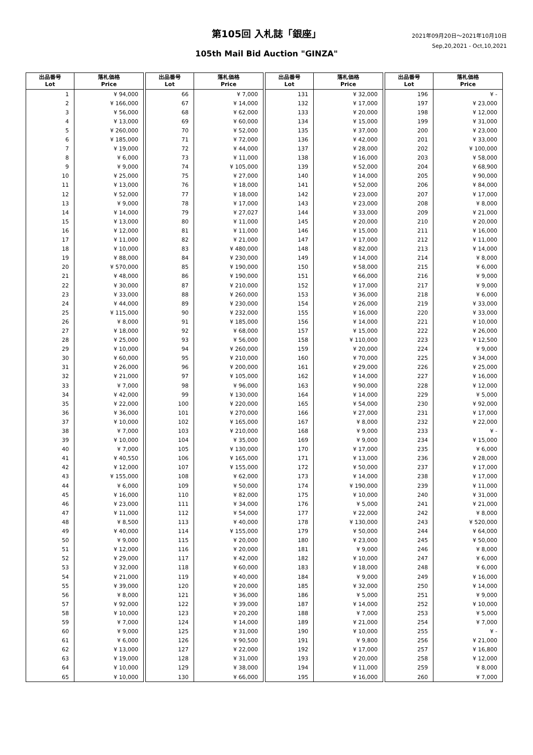第105回 入札誌「銀座」
105th Mail Bid Auction "GINZA"
2021年09月20日～2021年10月10日
Sep,20,2021 - Oct,10,2021
| 出品番号 Lot | 落札価格 Price |
| --- | --- |
| 1 | ¥ 94,000 |
| 2 | ¥ 166,000 |
| 3 | ¥ 56,000 |
| 4 | ¥ 13,000 |
| 5 | ¥ 260,000 |
| 6 | ¥ 185,000 |
| 7 | ¥ 19,000 |
| 8 | ¥ 6,000 |
| 9 | ¥ 9,000 |
| 10 | ¥ 25,000 |
| 11 | ¥ 13,000 |
| 12 | ¥ 52,000 |
| 13 | ¥ 9,000 |
| 14 | ¥ 14,000 |
| 15 | ¥ 13,000 |
| 16 | ¥ 12,000 |
| 17 | ¥ 11,000 |
| 18 | ¥ 10,000 |
| 19 | ¥ 88,000 |
| 20 | ¥ 570,000 |
| 21 | ¥ 48,000 |
| 22 | ¥ 30,000 |
| 23 | ¥ 33,000 |
| 24 | ¥ 44,000 |
| 25 | ¥ 115,000 |
| 26 | ¥ 8,000 |
| 27 | ¥ 18,000 |
| 28 | ¥ 25,000 |
| 29 | ¥ 10,000 |
| 30 | ¥ 60,000 |
| 31 | ¥ 26,000 |
| 32 | ¥ 21,000 |
| 33 | ¥ 7,000 |
| 34 | ¥ 42,000 |
| 35 | ¥ 22,000 |
| 36 | ¥ 36,000 |
| 37 | ¥ 10,000 |
| 38 | ¥ 7,000 |
| 39 | ¥ 10,000 |
| 40 | ¥ 7,000 |
| 41 | ¥ 40,550 |
| 42 | ¥ 12,000 |
| 43 | ¥ 155,000 |
| 44 | ¥ 6,000 |
| 45 | ¥ 16,000 |
| 46 | ¥ 23,000 |
| 47 | ¥ 11,000 |
| 48 | ¥ 8,500 |
| 49 | ¥ 40,000 |
| 50 | ¥ 9,000 |
| 51 | ¥ 12,000 |
| 52 | ¥ 29,000 |
| 53 | ¥ 32,000 |
| 54 | ¥ 21,000 |
| 55 | ¥ 39,000 |
| 56 | ¥ 8,000 |
| 57 | ¥ 92,000 |
| 58 | ¥ 10,000 |
| 59 | ¥ 7,000 |
| 60 | ¥ 9,000 |
| 61 | ¥ 6,000 |
| 62 | ¥ 13,000 |
| 63 | ¥ 19,000 |
| 64 | ¥ 10,000 |
| 65 | ¥ 10,000 |
| 出品番号 Lot | 落札価格 Price |
| --- | --- |
| 66 | ¥ 7,000 |
| 67 | ¥ 14,000 |
| 68 | ¥ 62,000 |
| 69 | ¥ 60,000 |
| 70 | ¥ 52,000 |
| 71 | ¥ 72,000 |
| 72 | ¥ 44,000 |
| 73 | ¥ 11,000 |
| 74 | ¥ 105,000 |
| 75 | ¥ 27,000 |
| 76 | ¥ 18,000 |
| 77 | ¥ 18,000 |
| 78 | ¥ 17,000 |
| 79 | ¥ 27,027 |
| 80 | ¥ 11,000 |
| 81 | ¥ 11,000 |
| 82 | ¥ 21,000 |
| 83 | ¥ 480,000 |
| 84 | ¥ 230,000 |
| 85 | ¥ 190,000 |
| 86 | ¥ 190,000 |
| 87 | ¥ 210,000 |
| 88 | ¥ 260,000 |
| 89 | ¥ 230,000 |
| 90 | ¥ 232,000 |
| 91 | ¥ 185,000 |
| 92 | ¥ 68,000 |
| 93 | ¥ 56,000 |
| 94 | ¥ 260,000 |
| 95 | ¥ 210,000 |
| 96 | ¥ 200,000 |
| 97 | ¥ 105,000 |
| 98 | ¥ 96,000 |
| 99 | ¥ 130,000 |
| 100 | ¥ 220,000 |
| 101 | ¥ 270,000 |
| 102 | ¥ 165,000 |
| 103 | ¥ 210,000 |
| 104 | ¥ 35,000 |
| 105 | ¥ 130,000 |
| 106 | ¥ 165,000 |
| 107 | ¥ 155,000 |
| 108 | ¥ 62,000 |
| 109 | ¥ 50,000 |
| 110 | ¥ 82,000 |
| 111 | ¥ 34,000 |
| 112 | ¥ 54,000 |
| 113 | ¥ 40,000 |
| 114 | ¥ 155,000 |
| 115 | ¥ 20,000 |
| 116 | ¥ 20,000 |
| 117 | ¥ 42,000 |
| 118 | ¥ 60,000 |
| 119 | ¥ 40,000 |
| 120 | ¥ 20,000 |
| 121 | ¥ 36,000 |
| 122 | ¥ 39,000 |
| 123 | ¥ 20,200 |
| 124 | ¥ 14,000 |
| 125 | ¥ 31,000 |
| 126 | ¥ 90,500 |
| 127 | ¥ 22,000 |
| 128 | ¥ 31,000 |
| 129 | ¥ 38,000 |
| 130 | ¥ 66,000 |
| 出品番号 Lot | 落札価格 Price |
| --- | --- |
| 131 | ¥ 32,000 |
| 132 | ¥ 17,000 |
| 133 | ¥ 20,000 |
| 134 | ¥ 15,000 |
| 135 | ¥ 37,000 |
| 136 | ¥ 42,000 |
| 137 | ¥ 28,000 |
| 138 | ¥ 16,000 |
| 139 | ¥ 52,000 |
| 140 | ¥ 14,000 |
| 141 | ¥ 52,000 |
| 142 | ¥ 23,000 |
| 143 | ¥ 23,000 |
| 144 | ¥ 33,000 |
| 145 | ¥ 20,000 |
| 146 | ¥ 15,000 |
| 147 | ¥ 17,000 |
| 148 | ¥ 82,000 |
| 149 | ¥ 14,000 |
| 150 | ¥ 58,000 |
| 151 | ¥ 66,000 |
| 152 | ¥ 17,000 |
| 153 | ¥ 36,000 |
| 154 | ¥ 26,000 |
| 155 | ¥ 16,000 |
| 156 | ¥ 14,000 |
| 157 | ¥ 15,000 |
| 158 | ¥ 110,000 |
| 159 | ¥ 20,000 |
| 160 | ¥ 70,000 |
| 161 | ¥ 29,000 |
| 162 | ¥ 14,000 |
| 163 | ¥ 90,000 |
| 164 | ¥ 14,000 |
| 165 | ¥ 54,000 |
| 166 | ¥ 27,000 |
| 167 | ¥ 8,000 |
| 168 | ¥ 9,000 |
| 169 | ¥ 9,000 |
| 170 | ¥ 17,000 |
| 171 | ¥ 13,000 |
| 172 | ¥ 50,000 |
| 173 | ¥ 14,000 |
| 174 | ¥ 190,000 |
| 175 | ¥ 10,000 |
| 176 | ¥ 5,000 |
| 177 | ¥ 22,000 |
| 178 | ¥ 130,000 |
| 179 | ¥ 50,000 |
| 180 | ¥ 23,000 |
| 181 | ¥ 9,000 |
| 182 | ¥ 10,000 |
| 183 | ¥ 18,000 |
| 184 | ¥ 9,000 |
| 185 | ¥ 32,000 |
| 186 | ¥ 5,000 |
| 187 | ¥ 14,000 |
| 188 | ¥ 7,000 |
| 189 | ¥ 21,000 |
| 190 | ¥ 10,000 |
| 191 | ¥ 9,800 |
| 192 | ¥ 17,000 |
| 193 | ¥ 20,000 |
| 194 | ¥ 11,000 |
| 195 | ¥ 16,000 |
| 出品番号 Lot | 落札価格 Price |
| --- | --- |
| 196 | ¥ - |
| 197 | ¥ 23,000 |
| 198 | ¥ 12,000 |
| 199 | ¥ 31,000 |
| 200 | ¥ 23,000 |
| 201 | ¥ 33,000 |
| 202 | ¥ 100,000 |
| 203 | ¥ 58,000 |
| 204 | ¥ 68,900 |
| 205 | ¥ 90,000 |
| 206 | ¥ 84,000 |
| 207 | ¥ 17,000 |
| 208 | ¥ 8,000 |
| 209 | ¥ 21,000 |
| 210 | ¥ 20,000 |
| 211 | ¥ 16,000 |
| 212 | ¥ 11,000 |
| 213 | ¥ 14,000 |
| 214 | ¥ 8,000 |
| 215 | ¥ 6,000 |
| 216 | ¥ 9,000 |
| 217 | ¥ 9,000 |
| 218 | ¥ 6,000 |
| 219 | ¥ 33,000 |
| 220 | ¥ 33,000 |
| 221 | ¥ 10,000 |
| 222 | ¥ 26,000 |
| 223 | ¥ 12,500 |
| 224 | ¥ 9,000 |
| 225 | ¥ 34,000 |
| 226 | ¥ 25,000 |
| 227 | ¥ 16,000 |
| 228 | ¥ 12,000 |
| 229 | ¥ 5,000 |
| 230 | ¥ 92,000 |
| 231 | ¥ 17,000 |
| 232 | ¥ 22,000 |
| 233 | ¥ - |
| 234 | ¥ 15,000 |
| 235 | ¥ 6,000 |
| 236 | ¥ 28,000 |
| 237 | ¥ 17,000 |
| 238 | ¥ 17,000 |
| 239 | ¥ 11,000 |
| 240 | ¥ 31,000 |
| 241 | ¥ 21,000 |
| 242 | ¥ 8,000 |
| 243 | ¥ 520,000 |
| 244 | ¥ 64,000 |
| 245 | ¥ 50,000 |
| 246 | ¥ 8,000 |
| 247 | ¥ 6,000 |
| 248 | ¥ 6,000 |
| 249 | ¥ 16,000 |
| 250 | ¥ 14,000 |
| 251 | ¥ 9,000 |
| 252 | ¥ 10,000 |
| 253 | ¥ 5,000 |
| 254 | ¥ 7,000 |
| 255 | ¥ - |
| 256 | ¥ 21,000 |
| 257 | ¥ 16,800 |
| 258 | ¥ 12,000 |
| 259 | ¥ 8,000 |
| 260 | ¥ 7,000 |